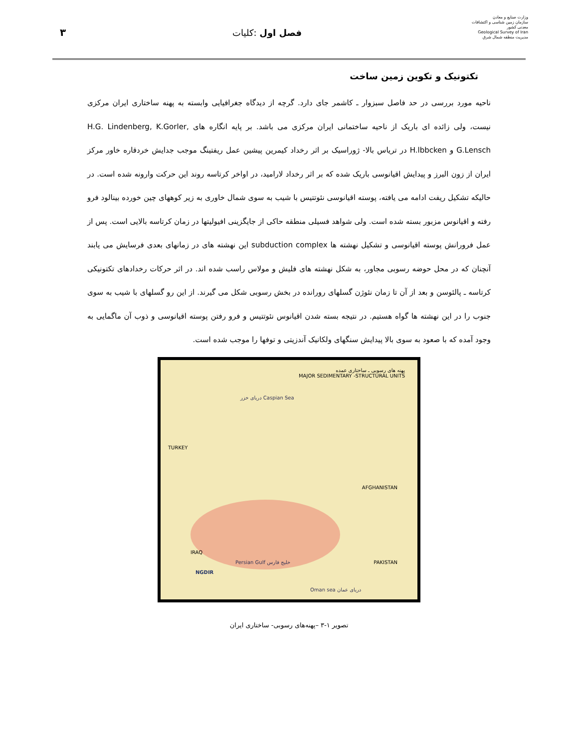۳ فصل اول :کلیات
وزارت صنایع و معادن
سازمان زمین شناسی و اکتشافات معدنی کشور
Geological Survey of Iran
مدیریت منطقه شمال شرق
تکتونیک و تکوین زمین ساخت
ناحیه مورد بررسی در حد فاصل سبزوار ـ کاشمر جای دارد. گرچه از دیدگاه جغرافیایی وابسته به پهنه ساختاری ایران مرکزی نیست، ولی زائده ای باریک از ناحیه ساختمانی ایران مرکزی می باشد. بر پایه انگاره های H.G. Lindenberg, K.Gorler, G.Lensch و H.lbbcken در ترياس بالا- ژوراسیک بر اثر رخداد کیمرین پیشین عمل ریفتینگ موجب جدایش خردقاره خاور مرکز ایران از زون البرز و پیدایش اقیانوسی باریک شده که بر اثر رخداد لارامید، در اواخر کرتاسه روند این حرکت وارونه شده است. در حالیکه تشکیل ریفت ادامه می یافته، پوسته اقیانوسی نئوتتیس با شیب به سوی شمال خاوری به زیر کوههای چین خورده بینالود فرو رفته و اقیانوس مزبور بسته شده است. ولی شواهد فسیلی منطقه حاکی از جایگزینی افیولیتها در زمان کرتاسه بالایی است. پس از عمل فرورانش پوسته اقیانوسی و تشکیل نهشته ها subduction complex این نهشته های در زمانهای بعدی فرسایش می یابند آنچنان که در محل حوضه رسوبی مجاور، به شکل نهشته های فلیش و مولاس راسب شده اند. در اثر حرکات رخدادهای تکتونیکی کرتاسه ـ پالئوسن و بعد از آن تا زمان نئوژن گسلهای رورانده در بخش رسوبی شکل می گیرند. از این رو گسلهای با شیب به سوی جنوب را در این نهشته ها گواه هستیم. در نتیجه بسته شدن اقیانوس نئوتتیس و فرو رفتن پوسته اقیانوسی و ذوب آن ماگمایی به وجود آمده که با صعود به سوی بالا پیدایش سنگهای ولکانیک آندزیتی و توفها را موجب شده است.
پهنه های رسوبی ـ ساختاری عمده
MAJOR SEDIMENTARY -STRUCTURAL UNITS
دریای خزر Caspian Sea
TURKEY
IRAQ
AFGHANISTAN
PAKISTAN Persian Gulf خلیج فارس
NGDIR
Oman sea دریای عمان
تصویر ۱-۳ –پهنه‌های رسوبی- ساختاری ایران